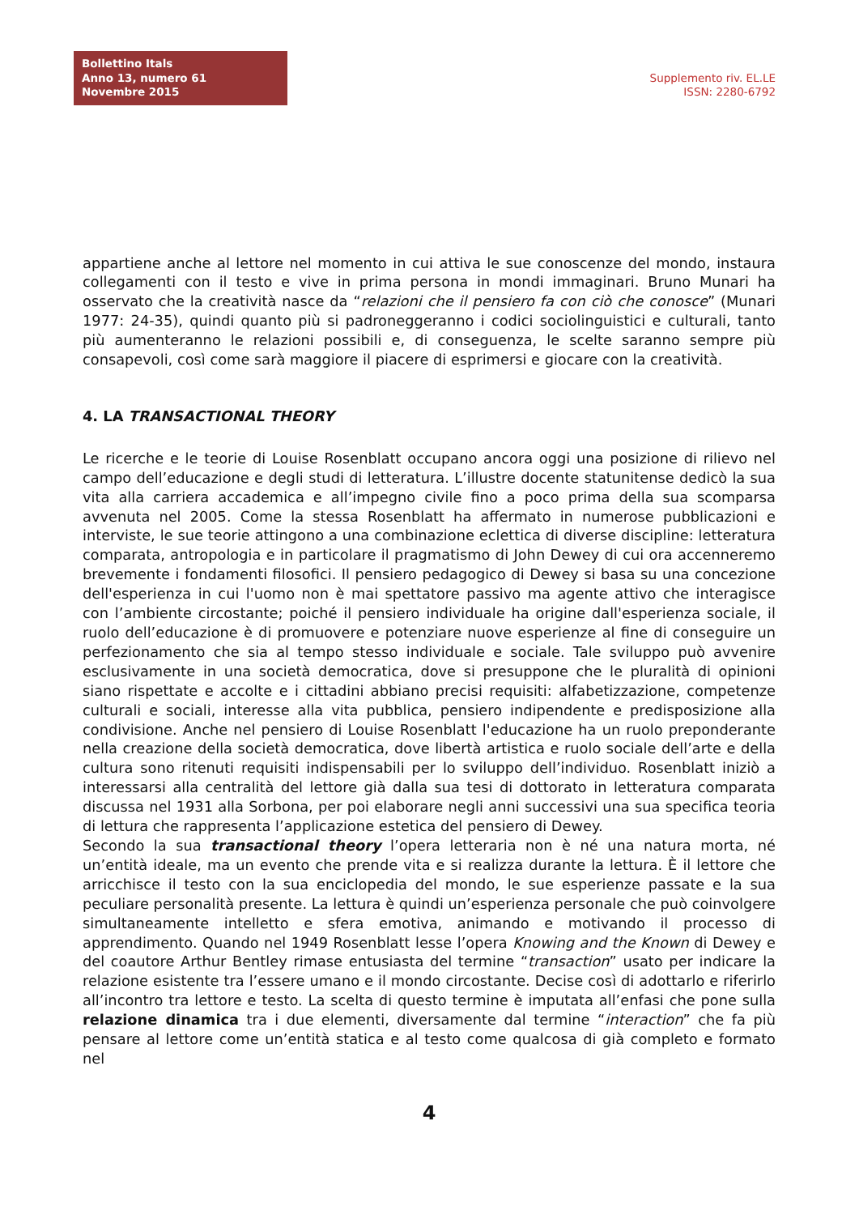Bollettino Itals
Anno 13, numero 61
Novembre 2015
Supplemento riv. EL.LE
ISSN: 2280-6792
appartiene anche al lettore nel momento in cui attiva le sue conoscenze del mondo, instaura collegamenti con il testo e vive in prima persona in mondi immaginari. Bruno Munari ha osservato che la creatività nasce da “relazioni che il pensiero fa con ciò che conosce” (Munari 1977: 24-35), quindi quanto più si padroneggeranno i codici sociolinguistici e culturali, tanto più aumenteranno le relazioni possibili e, di conseguenza, le scelte saranno sempre più consapevoli, così come sarà maggiore il piacere di esprimersi e giocare con la creatività.
4. LA TRANSACTIONAL THEORY
Le ricerche e le teorie di Louise Rosenblatt occupano ancora oggi una posizione di rilievo nel campo dell’educazione e degli studi di letteratura. L’illustre docente statunitense dedicò la sua vita alla carriera accademica e all’impegno civile fino a poco prima della sua scomparsa avvenuta nel 2005. Come la stessa Rosenblatt ha affermato in numerose pubblicazioni e interviste, le sue teorie attingono a una combinazione eclettica di diverse discipline: letteratura comparata, antropologia e in particolare il pragmatismo di John Dewey di cui ora accenneremo brevemente i fondamenti filosofici. Il pensiero pedagogico di Dewey si basa su una concezione dell'esperienza in cui l'uomo non è mai spettatore passivo ma agente attivo che interagisce con l’ambiente circostante; poiché il pensiero individuale ha origine dall'esperienza sociale, il ruolo dell’educazione è di promuovere e potenziare nuove esperienze al fine di conseguire un perfezionamento che sia al tempo stesso individuale e sociale. Tale sviluppo può avvenire esclusivamente in una società democratica, dove si presuppone che le pluralità di opinioni siano rispettate e accolte e i cittadini abbiano precisi requisiti: alfabetizzazione, competenze culturali e sociali, interesse alla vita pubblica, pensiero indipendente e predisposizione alla condivisione. Anche nel pensiero di Louise Rosenblatt l'educazione ha un ruolo preponderante nella creazione della società democratica, dove libertà artistica e ruolo sociale dell’arte e della cultura sono ritenuti requisiti indispensabili per lo sviluppo dell’individuo. Rosenblatt iniziò a interessarsi alla centralità del lettore già dalla sua tesi di dottorato in letteratura comparata discussa nel 1931 alla Sorbona, per poi elaborare negli anni successivi una sua specifica teoria di lettura che rappresenta l’applicazione estetica del pensiero di Dewey.
Secondo la sua transactional theory l’opera letteraria non è né una natura morta, né un’entità ideale, ma un evento che prende vita e si realizza durante la lettura. È il lettore che arricchisce il testo con la sua enciclopedia del mondo, le sue esperienze passate e la sua peculiare personalità presente. La lettura è quindi un’esperienza personale che può coinvolgere simultaneamente intelletto e sfera emotiva, animando e motivando il processo di apprendimento. Quando nel 1949 Rosenblatt lesse l’opera Knowing and the Known di Dewey e del coautore Arthur Bentley rimase entusiasta del termine “transaction” usato per indicare la relazione esistente tra l’essere umano e il mondo circostante. Decise così di adottarlo e riferirlo all’incontro tra lettore e testo. La scelta di questo termine è imputata all’enfasi che pone sulla relazione dinamica tra i due elementi, diversamente dal termine “interaction” che fa più pensare al lettore come un’entità statica e al testo come qualcosa di già completo e formato nel
4